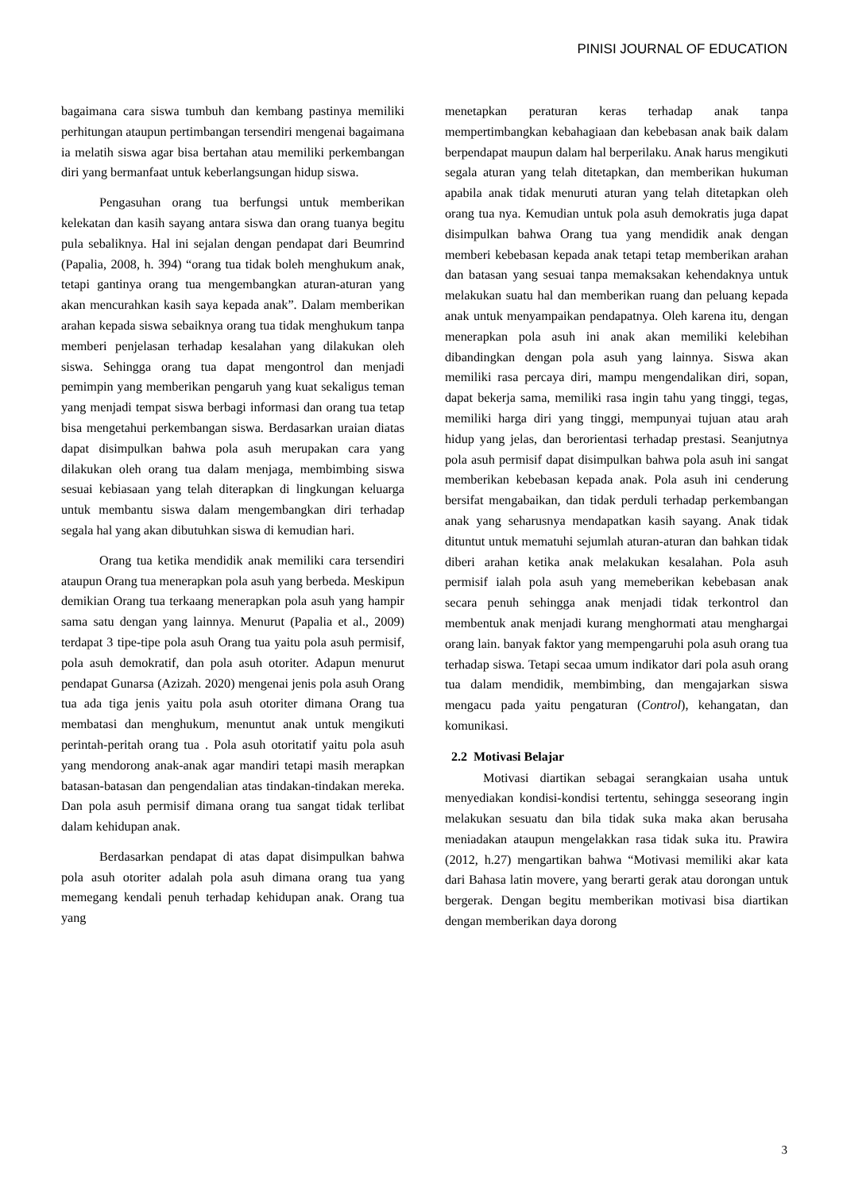PINISI JOURNAL OF EDUCATION
bagaimana cara siswa tumbuh dan kembang pastinya memiliki perhitungan ataupun pertimbangan tersendiri mengenai bagaimana ia melatih siswa agar bisa bertahan atau memiliki perkembangan diri yang bermanfaat untuk keberlangsungan hidup siswa.
Pengasuhan orang tua berfungsi untuk memberikan kelekatan dan kasih sayang antara siswa dan orang tuanya begitu pula sebaliknya. Hal ini sejalan dengan pendapat dari Beumrind (Papalia, 2008, h. 394) “orang tua tidak boleh menghukum anak, tetapi gantinya orang tua mengembangkan aturan-aturan yang akan mencurahkan kasih saya kepada anak”. Dalam memberikan arahan kepada siswa sebaiknya orang tua tidak menghukum tanpa memberi penjelasan terhadap kesalahan yang dilakukan oleh siswa. Sehingga orang tua dapat mengontrol dan menjadi pemimpin yang memberikan pengaruh yang kuat sekaligus teman yang menjadi tempat siswa berbagi informasi dan orang tua tetap bisa mengetahui perkembangan siswa. Berdasarkan uraian diatas dapat disimpulkan bahwa pola asuh merupakan cara yang dilakukan oleh orang tua dalam menjaga, membimbing siswa sesuai kebiasaan yang telah diterapkan di lingkungan keluarga untuk membantu siswa dalam mengembangkan diri terhadap segala hal yang akan dibutuhkan siswa di kemudian hari.
Orang tua ketika mendidik anak memiliki cara tersendiri ataupun Orang tua menerapkan pola asuh yang berbeda. Meskipun demikian Orang tua terkaang menerapkan pola asuh yang hampir sama satu dengan yang lainnya. Menurut (Papalia et al., 2009) terdapat 3 tipe-tipe pola asuh Orang tua yaitu pola asuh permisif, pola asuh demokratif, dan pola asuh otoriter. Adapun menurut pendapat Gunarsa (Azizah. 2020) mengenai jenis pola asuh Orang tua ada tiga jenis yaitu pola asuh otoriter dimana Orang tua membatasi dan menghukum, menuntut anak untuk mengikuti perintah-peritah orang tua . Pola asuh otoritatif yaitu pola asuh yang mendorong anak-anak agar mandiri tetapi masih merapkan batasan-batasan dan pengendalian atas tindakan-tindakan mereka. Dan pola asuh permisif dimana orang tua sangat tidak terlibat dalam kehidupan anak.
Berdasarkan pendapat di atas dapat disimpulkan bahwa pola asuh otoriter adalah pola asuh dimana orang tua yang memegang kendali penuh terhadap kehidupan anak. Orang tua yang
menetapkan peraturan keras terhadap anak tanpa mempertimbangkan kebahagiaan dan kebebasan anak baik dalam berpendapat maupun dalam hal berperilaku. Anak harus mengikuti segala aturan yang telah ditetapkan, dan memberikan hukuman apabila anak tidak menuruti aturan yang telah ditetapkan oleh orang tua nya. Kemudian untuk pola asuh demokratis juga dapat disimpulkan bahwa Orang tua yang mendidik anak dengan memberi kebebasan kepada anak tetapi tetap memberikan arahan dan batasan yang sesuai tanpa memaksakan kehendaknya untuk melakukan suatu hal dan memberikan ruang dan peluang kepada anak untuk menyampaikan pendapatnya. Oleh karena itu, dengan menerapkan pola asuh ini anak akan memiliki kelebihan dibandingkan dengan pola asuh yang lainnya. Siswa akan memiliki rasa percaya diri, mampu mengendalikan diri, sopan, dapat bekerja sama, memiliki rasa ingin tahu yang tinggi, tegas, memiliki harga diri yang tinggi, mempunyai tujuan atau arah hidup yang jelas, dan berorientasi terhadap prestasi. Seanjutnya pola asuh permisif dapat disimpulkan bahwa pola asuh ini sangat memberikan kebebasan kepada anak. Pola asuh ini cenderung bersifat mengabaikan, dan tidak perduli terhadap perkembangan anak yang seharusnya mendapatkan kasih sayang. Anak tidak dituntut untuk mematuhi sejumlah aturan-aturan dan bahkan tidak diberi arahan ketika anak melakukan kesalahan. Pola asuh permisif ialah pola asuh yang memeberikan kebebasan anak secara penuh sehingga anak menjadi tidak terkontrol dan membentuk anak menjadi kurang menghormati atau menghargai orang lain. banyak faktor yang mempengaruhi pola asuh orang tua terhadap siswa. Tetapi secaa umum indikator dari pola asuh orang tua dalam mendidik, membimbing, dan mengajarkan siswa mengacu pada yaitu pengaturan (Control), kehangatan, dan komunikasi.
2.2 Motivasi Belajar
Motivasi diartikan sebagai serangkaian usaha untuk menyediakan kondisi-kondisi tertentu, sehingga seseorang ingin melakukan sesuatu dan bila tidak suka maka akan berusaha meniadakan ataupun mengelakkan rasa tidak suka itu. Prawira (2012, h.27) mengartikan bahwa “Motivasi memiliki akar kata dari Bahasa latin movere, yang berarti gerak atau dorongan untuk bergerak. Dengan begitu memberikan motivasi bisa diartikan dengan memberikan daya dorong
3